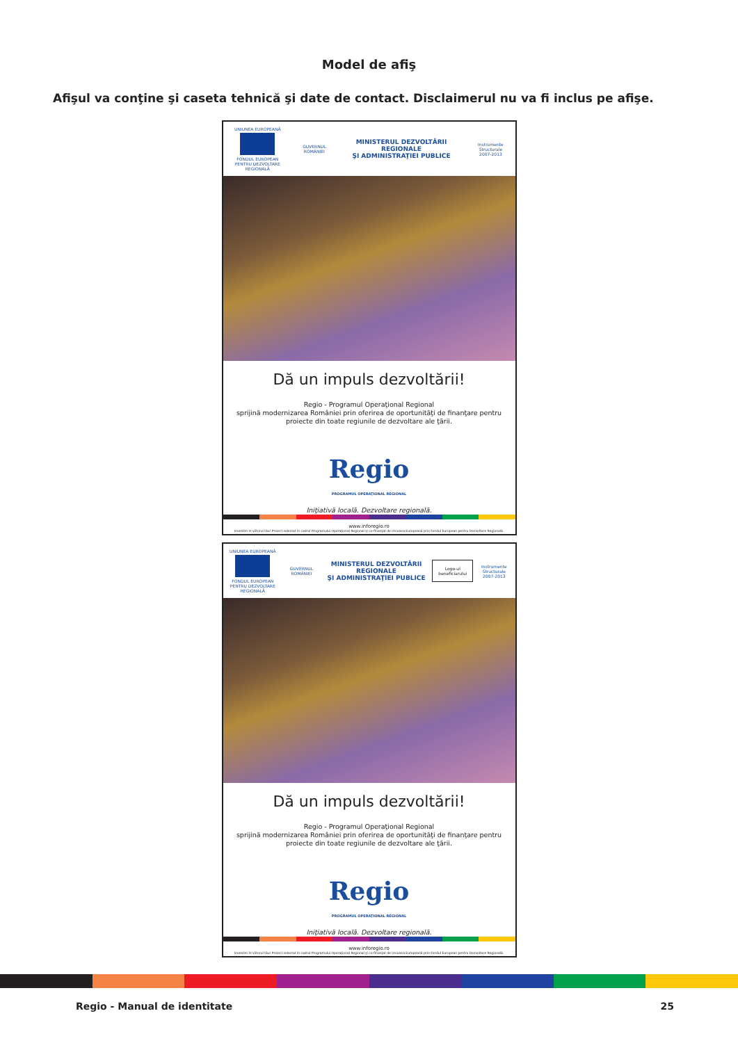Model de afiş
Afişul va conţine şi caseta tehnică şi date de contact. Disclaimerul nu va fi inclus pe afişe.
UNIUNEA EUROPEANĂ
FONDUL EUROPEAN
PENTRU DEZVOLTARE REGIONALĂ
GUVERNUL ROMÂNIEI
MINISTERUL DEZVOLTĂRII REGIONALE
ŞI ADMINISTRAŢIEI PUBLICE
Instrumente Structurale
2007-2013
Dă un impuls dezvoltării!
Regio - Programul Operaţional Regional
sprijină modernizarea României prin oferirea de oportunităţi de finanţare pentru
proiecte din toate regiunile de dezvoltare ale ţării.
Regio
PROGRAMUL OPERAŢIONAL REGIONAL
Iniţiativă locală. Dezvoltare regională.
www.inforegio.ro
Investim în viitorul tău! Proiect selectat în cadrul Programului Operaţional Regional şi co-finanţat de Uniunea Europeană prin Fondul European pentru Dezvoltare Regională.
UNIUNEA EUROPEANĂ
FONDUL EUROPEAN
PENTRU DEZVOLTARE REGIONALĂ
GUVERNUL ROMÂNIEI
MINISTERUL DEZVOLTĂRII REGIONALE
ŞI ADMINISTRAŢIEI PUBLICE
Logo-ul
beneficiarului
Instrumente Structurale
2007-2013
Dă un impuls dezvoltării!
Regio - Programul Operaţional Regional
sprijină modernizarea României prin oferirea de oportunităţi de finanţare pentru
proiecte din toate regiunile de dezvoltare ale ţării.
Regio
PROGRAMUL OPERAŢIONAL REGIONAL
Iniţiativă locală. Dezvoltare regională.
www.inforegio.ro
Investim în viitorul tău! Proiect selectat în cadrul Programului Operaţional Regional şi co-finanţat de Uniunea Europeană prin Fondul European pentru Dezvoltare Regională.
Regio - Manual de identitate 25